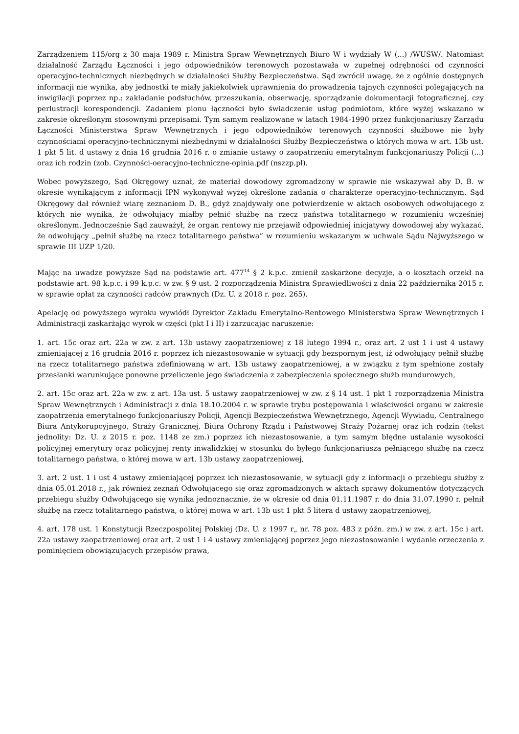Zarządzeniem 115/org z 30 maja 1989 r. Ministra Spraw Wewnętrznych Biuro W i wydziały W (...) /WUSW/. Natomiast działalność Zarządu Łączności i jego odpowiedników terenowych pozostawała w zupełnej odrębności od czynności operacyjno-technicznych niezbędnych w działalności Służby Bezpieczeństwa. Sąd zwrócił uwagę, że z ogólnie dostępnych informacji nie wynika, aby jednostki te miały jakiekolwiek uprawnienia do prowadzenia tajnych czynności polegających na inwigilacji poprzez np.: zakładanie podsłuchów, przeszukania, obserwację, sporządzanie dokumentacji fotograficznej, czy perlustracji korespondencji. Zadaniem pionu łączności było świadczenie usług podmiotom, które wyżej wskazano w zakresie określonym stosownymi przepisami. Tym samym realizowane w latach 1984-1990 przez funkcjonariuszy Zarządu Łączności Ministerstwa Spraw Wewnętrznych i jego odpowiedników terenowych czynności służbowe nie były czynnościami operacyjno-technicznymi niezbędnymi w działalności Służby Bezpieczeństwa o których mowa w art. 13b ust. 1 pkt 5 lit. d ustawy z dnia 16 grudnia 2016 r. o zmianie ustawy o zaopatrzeniu emerytalnym funkcjonariuszy Policji (...) oraz ich rodzin (zob. Czynności-oeracyjno-techniczne-opinia.pdf (nszzp.pl).
Wobec powyższego, Sąd Okręgowy uznał, że materiał dowodowy zgromadzony w sprawie nie wskazywał aby D. B. w okresie wynikającym z informacji IPN wykonywał wyżej określone zadania o charakterze operacyjno-technicznym. Sąd Okręgowy dał również wiarę zeznaniom D. B., gdyż znajdywały one potwierdzenie w aktach osobowych odwołującego z których nie wynika, że odwołujący miałby pełnić służbę na rzecz państwa totalitarnego w rozumieniu wcześniej określonym. Jednocześnie Sąd zauważył, że organ rentowy nie przejawił odpowiedniej inicjatywy dowodowej aby wykazać, że odwołujący „pełnił służbę na rzecz totalitarnego państwa” w rozumieniu wskazanym w uchwale Sądu Najwyższego w sprawie III UZP 1/20.
Mając na uwadze powyższe Sąd na podstawie art. 477<sup>14</sup> § 2 k.p.c. zmienił zaskarżone decyzje, a o kosztach orzekł na podstawie art. 98 k.p.c. i 99 k.p.c. w zw. § 9 ust. 2 rozporządzenia Ministra Sprawiedliwości z dnia 22 października 2015 r. w sprawie opłat za czynności radców prawnych (Dz. U. z 2018 r. poz. 265).
Apelację od powyższego wyroku wywiódł Dyrektor Zakładu Emerytalno-Rentowego Ministerstwa Spraw Wewnętrznych i Administracji zaskarżając wyrok w części (pkt I i II) i zarzucając naruszenie:
1. art. 15c oraz art. 22a w zw. z art. 13b ustawy zaopatrzeniowej z 18 lutego 1994 r., oraz art. 2 ust 1 i ust 4 ustawy zmieniającej z 16 grudnia 2016 r. poprzez ich niezastosowanie w sytuacji gdy bezspornym jest, iż odwołujący pełnił służbę na rzecz totalitarnego państwa zdefiniowaną w art. 13b ustawy zaopatrzeniowej, a w związku z tym spełnione zostały przesłanki warunkujące ponowne przeliczenie jego świadczenia z zabezpieczenia społecznego służb mundurowych,
2. art. 15c oraz art. 22a w zw. z art. 13a ust. 5 ustawy zaopatrzeniowej w zw. z § 14 ust. 1 pkt 1 rozporządzenia Ministra Spraw Wewnętrznych i Administracji z dnia 18.10.2004 r. w sprawie trybu postępowania i właściwości organu w zakresie zaopatrzenia emerytalnego funkcjonariuszy Policji, Agencji Bezpieczeństwa Wewnętrznego, Agencji Wywiadu, Centralnego Biura Antykorupcyjnego, Straży Granicznej, Biura Ochrony Rządu i Państwowej Straży Pożarnej oraz ich rodzin (tekst jednolity: Dz. U. z 2015 r. poz. 1148 ze zm.) poprzez ich niezastosowanie, a tym samym błędne ustalanie wysokości policyjnej emerytury oraz policyjnej renty inwalidzkiej w stosunku do byłego funkcjonariusza pełniącego służbę na rzecz totalitarnego państwa, o której mowa w art. 13b ustawy zaopatrzeniowej,
3. art. 2 ust. 1 i ust 4 ustawy zmieniającej poprzez ich niezastosowanie, w sytuacji gdy z informacji o przebiegu służby z dnia 05.01.2018 r., jak również zeznań Odwołującego się oraz zgromadzonych w aktach sprawy dokumentów dotyczących przebiegu służby Odwołującego się wynika jednoznacznie, że w okresie od dnia 01.11.1987 r. do dnia 31.07.1990 r. pełnił służbę na rzecz totalitarnego państwa, o której mowa w art. 13b ust 1 pkt 5 litera d ustawy zaopatrzeniowej,
4. art. 178 ust. 1 Konstytucji Rzeczpospolitej Polskiej (Dz. U. z 1997 r„ nr. 78 poz. 483 z późn. zm.) w zw. z art. 15c i art. 22a ustawy zaopatrzeniowej oraz art. 2 ust 1 i 4 ustawy zmieniającej poprzez jego niezastosowanie i wydanie orzeczenia z pominięciem obowiązujących przepisów prawa,